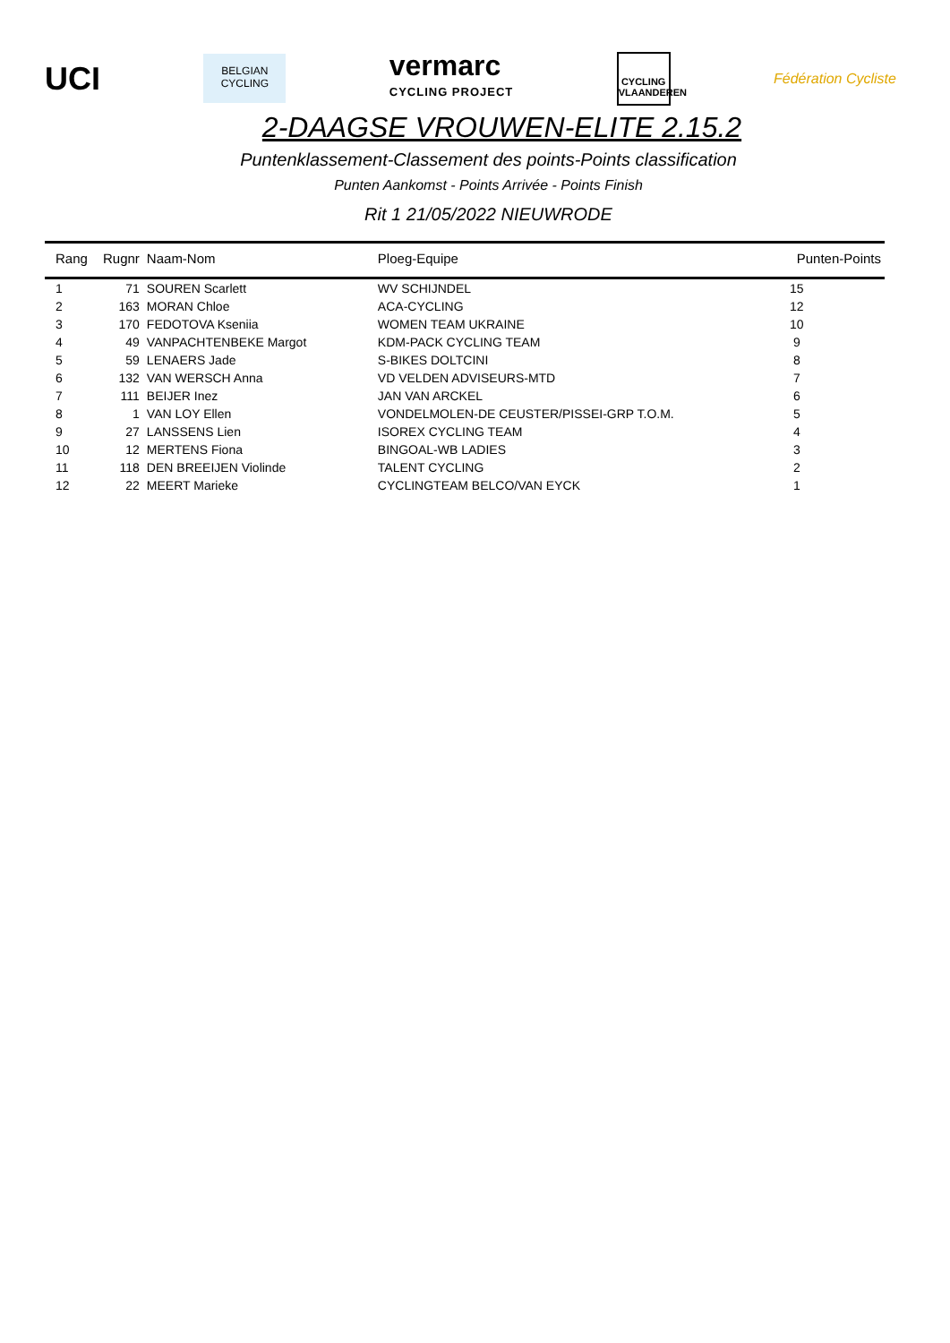UCI
BELGIAN
CYCLING
vermarc
CYCLING PROJECT
CYCLING
VLAANDEREN
Fédération Cycliste
2-DAAGSE VROUWEN-ELITE 2.15.2
Puntenklassement-Classement des points-Points classification
Punten Aankomst - Points Arrivée - Points Finish
Rit 1 21/05/2022 NIEUWRODE
| Rang | Rugnr | Naam-Nom | Ploeg-Equipe | Punten-Points |
| --- | --- | --- | --- | --- |
| 1 | 71 | SOUREN Scarlett | WV SCHIJNDEL | 15 |
| 2 | 163 | MORAN Chloe | ACA-CYCLING | 12 |
| 3 | 170 | FEDOTOVA Kseniia | WOMEN TEAM UKRAINE | 10 |
| 4 | 49 | VANPACHTENBEKE Margot | KDM-PACK CYCLING TEAM | 9 |
| 5 | 59 | LENAERS Jade | S-BIKES DOLTCINI | 8 |
| 6 | 132 | VAN WERSCH Anna | VD VELDEN ADVISEURS-MTD | 7 |
| 7 | 111 | BEIJER Inez | JAN VAN ARCKEL | 6 |
| 8 | 1 | VAN LOY Ellen | VONDELMOLEN-DE CEUSTER/PISSEI-GRP T.O.M. | 5 |
| 9 | 27 | LANSSENS Lien | ISOREX CYCLING TEAM | 4 |
| 10 | 12 | MERTENS Fiona | BINGOAL-WB LADIES | 3 |
| 11 | 118 | DEN BREEIJEN Violinde | TALENT CYCLING | 2 |
| 12 | 22 | MEERT Marieke | CYCLINGTEAM BELCO/VAN EYCK | 1 |